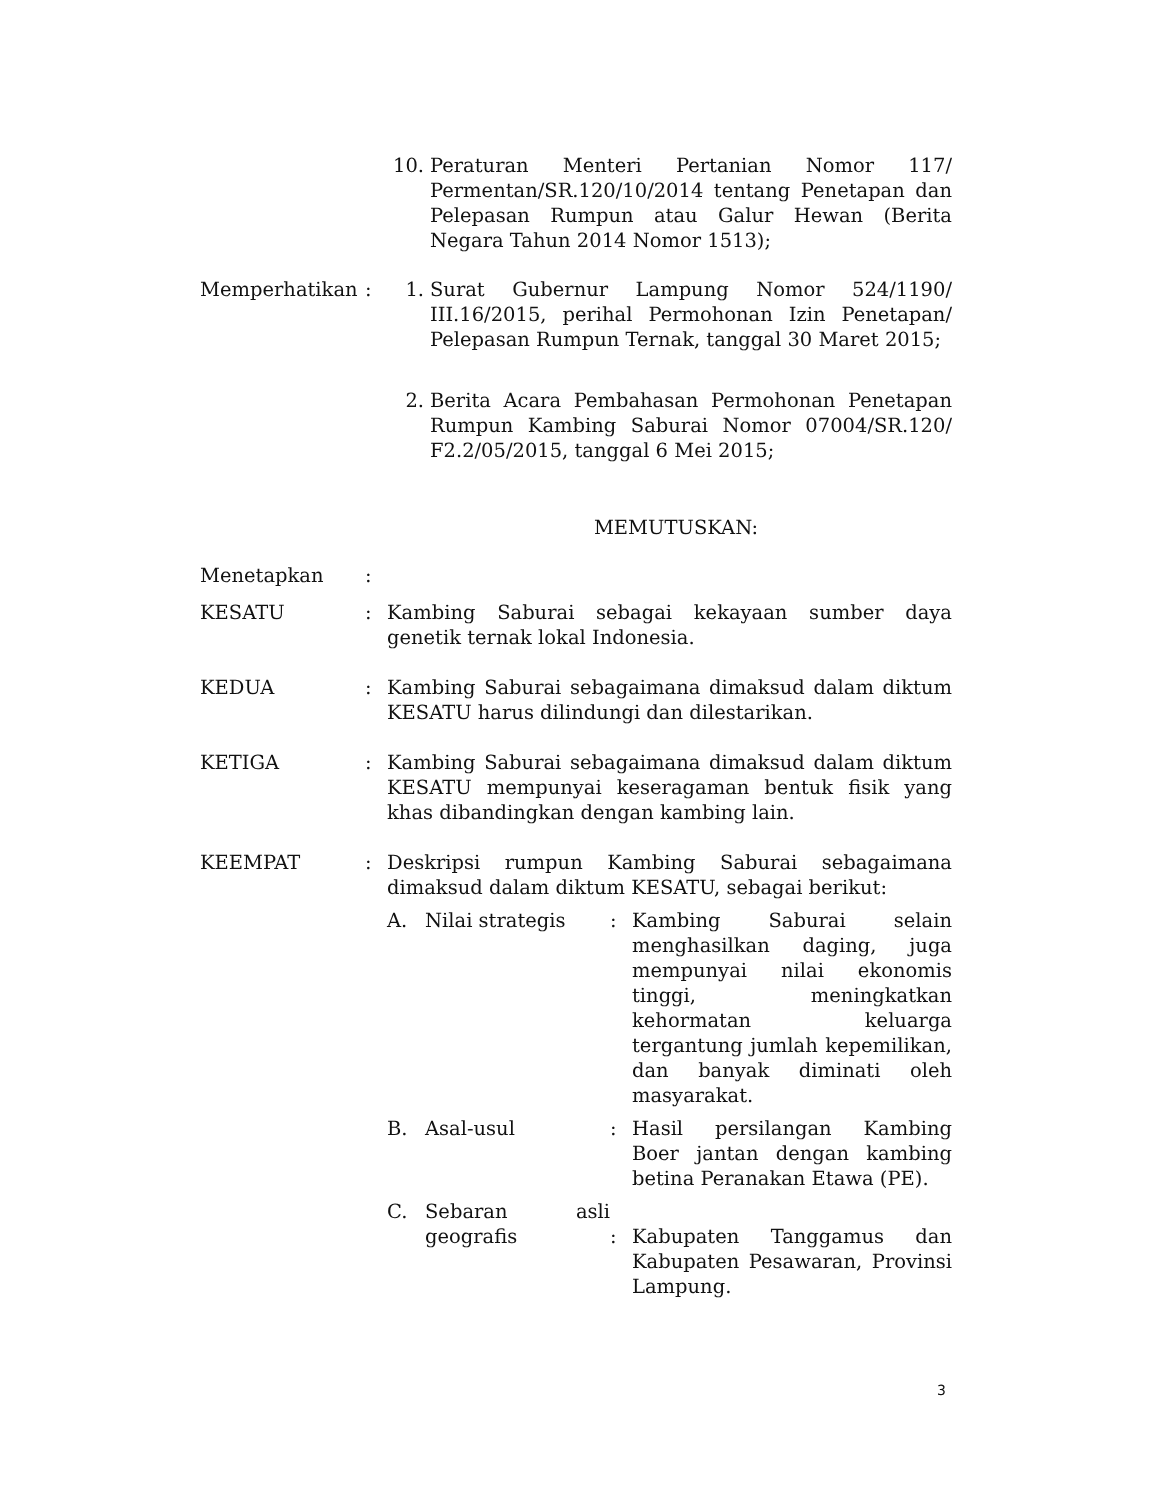10. Peraturan Menteri Pertanian Nomor 117/ Permentan/SR.120/10/2014 tentang Penetapan dan Pelepasan Rumpun atau Galur Hewan (Berita Negara Tahun 2014 Nomor 1513);
Memperhatikan : 1. Surat Gubernur Lampung Nomor 524/1190/ III.16/2015, perihal Permohonan Izin Penetapan/ Pelepasan Rumpun Ternak, tanggal 30 Maret 2015;
2. Berita Acara Pembahasan Permohonan Penetapan Rumpun Kambing Saburai Nomor 07004/SR.120/ F2.2/05/2015, tanggal 6 Mei 2015;
MEMUTUSKAN:
Menetapkan :
KESATU : Kambing Saburai sebagai kekayaan sumber daya genetik ternak lokal Indonesia.
KEDUA : Kambing Saburai sebagaimana dimaksud dalam diktum KESATU harus dilindungi dan dilestarikan.
KETIGA : Kambing Saburai sebagaimana dimaksud dalam diktum KESATU mempunyai keseragaman bentuk fisik yang khas dibandingkan dengan kambing lain.
KEEMPAT : Deskripsi rumpun Kambing Saburai sebagaimana dimaksud dalam diktum KESATU, sebagai berikut:
A. Nilai strategis : Kambing Saburai selain menghasilkan daging, juga mempunyai nilai ekonomis tinggi, meningkatkan kehormatan keluarga tergantung jumlah kepemilikan, dan banyak diminati oleh masyarakat.
B. Asal-usul : Hasil persilangan Kambing Boer jantan dengan kambing betina Peranakan Etawa (PE).
C. Sebaran asli geografis
:
Kabupaten Tanggamus dan Kabupaten Pesawaran, Provinsi Lampung.
3